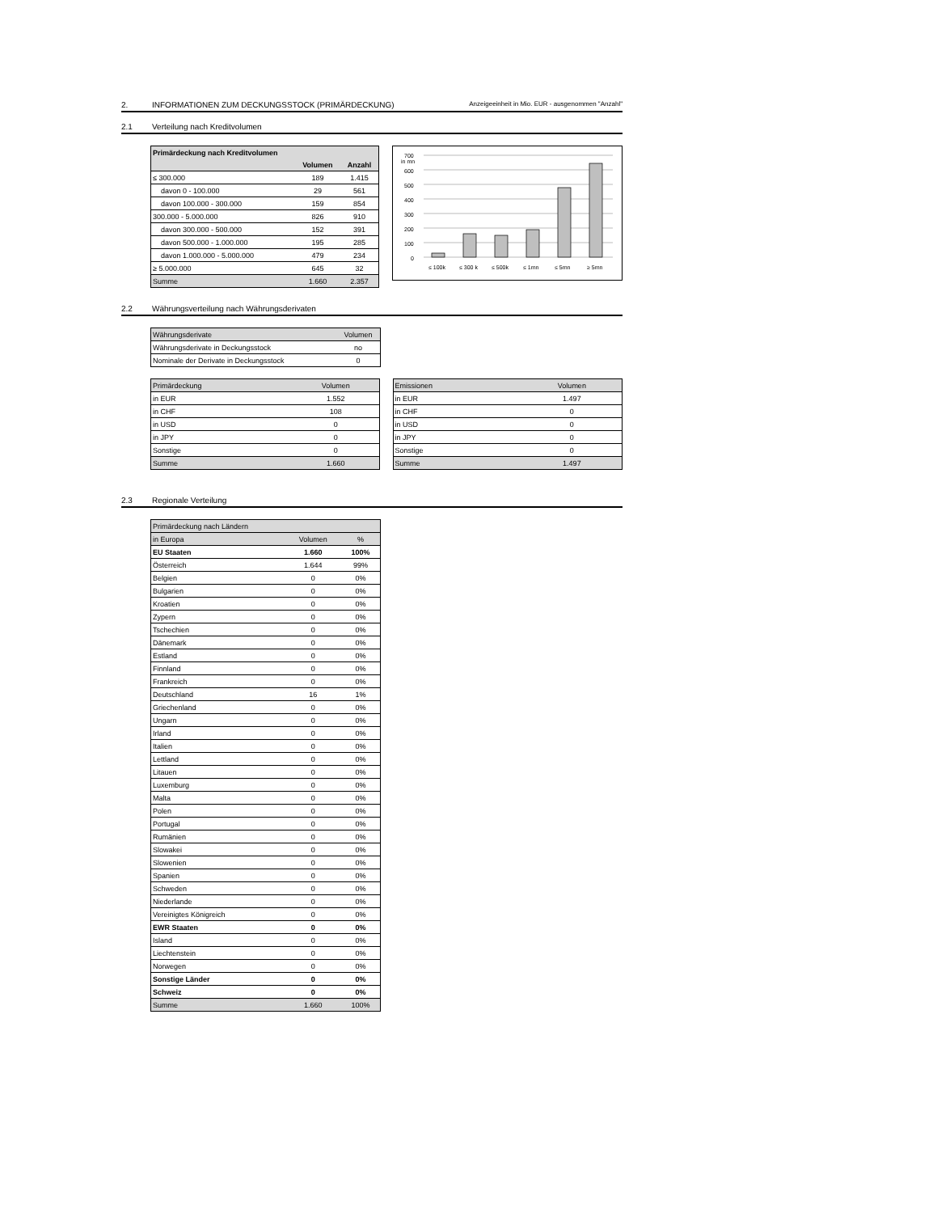2. INFORMATIONEN ZUM DECKUNGSSTOCK (PRIMÄRDECKUNG) Anzeigeeinheit in Mio. EUR - ausgenommen "Anzahl"
2.1 Verteilung nach Kreditvolumen
| Primärdeckung nach Kreditvolumen | | |
| --- | --- | --- |
| | Volumen | Anzahl |
| ≤ 300.000 | 189 | 1.415 |
| davon 0 - 100.000 | 29 | 561 |
| davon 100.000 - 300.000 | 159 | 854 |
| 300.000 - 5.000.000 | 826 | 910 |
| davon 300.000 - 500.000 | 152 | 391 |
| davon 500.000 - 1.000.000 | 195 | 285 |
| davon 1.000.000 - 5.000.000 | 479 | 234 |
| ≥ 5.000.000 | 645 | 32 |
| Summe | 1.660 | 2.357 |
700
in mn
600
500
400
300
200
100
0
≤ 100k
≤ 300 k
≤ 500k
≤ 1mn
≤ 5mn
≥ 5mn
2.2 Währungsverteilung nach Währungsderivaten
| Währungsderivate | Volumen |
| Währungsderivate in Deckungsstock | no |
| Nominale der Derivate in Deckungsstock | 0 |
| Primärdeckung | Volumen |
| in EUR | 1.552 |
| in CHF | 108 |
| in USD | 0 |
| in JPY | 0 |
| Sonstige | 0 |
| Summe | 1.660 |
| Emissionen | Volumen |
| in EUR | 1.497 |
| in CHF | 0 |
| in USD | 0 |
| in JPY | 0 |
| Sonstige | 0 |
| Summe | 1.497 |
2.3 Regionale Verteilung
| Primärdeckung nach Ländern | | |
| in Europa | Volumen | % |
| EU Staaten | 1.660 | 100% |
| Österreich | 1.644 | 99% |
| Belgien | 0 | 0% |
| Bulgarien | 0 | 0% |
| Kroatien | 0 | 0% |
| Zypern | 0 | 0% |
| Tschechien | 0 | 0% |
| Dänemark | 0 | 0% |
| Estland | 0 | 0% |
| Finnland | 0 | 0% |
| Frankreich | 0 | 0% |
| Deutschland | 16 | 1% |
| Griechenland | 0 | 0% |
| Ungarn | 0 | 0% |
| Irland | 0 | 0% |
| Italien | 0 | 0% |
| Lettland | 0 | 0% |
| Litauen | 0 | 0% |
| Luxemburg | 0 | 0% |
| Malta | 0 | 0% |
| Polen | 0 | 0% |
| Portugal | 0 | 0% |
| Rumänien | 0 | 0% |
| Slowakei | 0 | 0% |
| Slowenien | 0 | 0% |
| Spanien | 0 | 0% |
| Schweden | 0 | 0% |
| Niederlande | 0 | 0% |
| Vereinigtes Königreich | 0 | 0% |
| EWR Staaten | 0 | 0% |
| Island | 0 | 0% |
| Liechtenstein | 0 | 0% |
| Norwegen | 0 | 0% |
| Sonstige Länder | 0 | 0% |
| Schweiz | 0 | 0% |
| Summe | 1.660 | 100% |